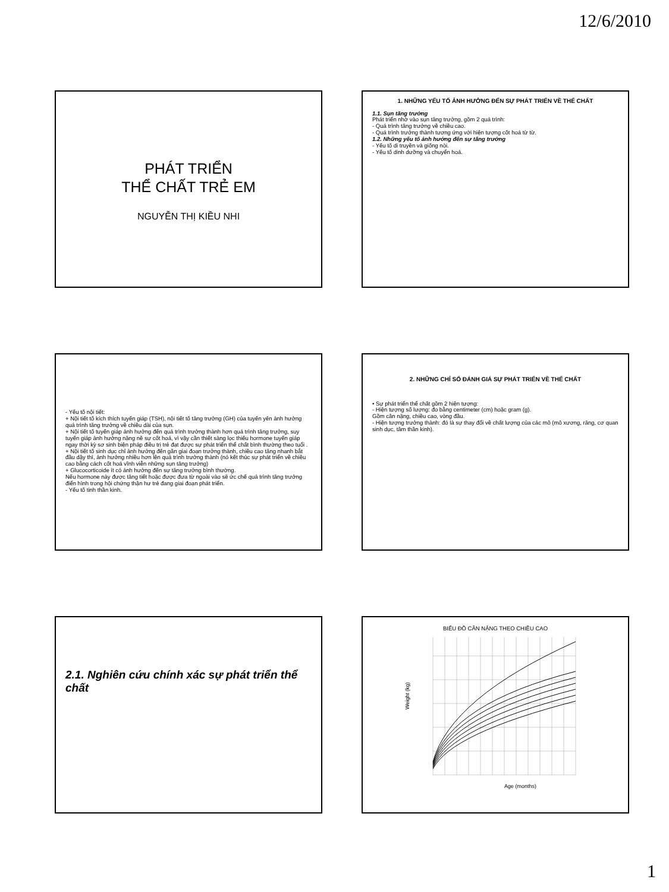12/6/2010
PHÁT TRIỂN
THỂ CHẤT TRẺ EM
NGUYỄN THỊ KIỀU NHI
1. NHỮNG YẾU TỐ ẢNH HƯỞNG ĐẾN SỰ PHÁT TRIỂN VỀ THỂ CHẤT
1.1. Sụn tăng trưởng
Phát triển nhờ vào sụn tăng trưởng, gồm 2 quá trình:
- Quá trình tăng trưởng về chiều cao.
- Quá trình trưởng thành tương ứng với hiện tượng cốt hoá từ từ.
1.2. Những yếu tố ảnh hưởng đến sự tăng trưởng
- Yếu tố di truyền và giống nòi.
- Yếu tố dinh dưỡng và chuyển hoá.
- Yếu tố nội tiết:
+ Nội tiết tố kích thích tuyến giáp (TSH), nội tiết tố tăng trưởng (GH) của tuyến yên ảnh hưởng quá trình tăng trưởng về chiều dài của sụn.
+ Nội tiết tố tuyến giáp ảnh hưởng đến quá trình trưởng thành hơn quá trình tăng trưởng, suy tuyến giáp ảnh hưởng nặng nề sự cốt hoá, vì vậy cần thiết sàng lọc thiếu hormone tuyến giáp ngay thời kỳ sơ sinh biện pháp điều trị trẻ đạt được sự phát triển thể chất bình thường theo tuổi .
+ Nội tiết tố sinh dục chỉ ảnh hưởng đến gần giai đoạn trưởng thành, chiều cao tăng nhanh bắt đầu dậy thì, ảnh hưởng nhiều hơn lên quá trình trưởng thành (nó kết thúc sự phát triển về chiều cao bằng cách cốt hoá vĩnh viễn những sụn tăng trưởng)
+ Glucocorticoide ít có ảnh hưởng đến sự tăng trưởng bình thường.
Nếu hormone này được tăng tiết hoặc được đưa từ ngoài vào sẽ ức chế quá trình tăng trưởng điển hình trong hội chứng thận hư trẻ đang giai đoạn phát triển.
- Yếu tố tinh thần kinh.
2. NHỮNG CHỈ SỐ ĐÁNH GIÁ SỰ PHÁT TRIỂN VỀ THỂ CHẤT
• Sự phát triển thể chất gồm 2 hiện tượng:
- Hiện tượng số lượng: đo bằng centimeter (cm) hoặc gram (g).
Gồm cân nặng, chiều cao, vòng đầu.
- Hiện tượng trưởng thành: đó là sự thay đổi về chất lượng của các mô (mô xương, răng, cơ quan sinh dục, tâm thần kinh).
2.1. Nghiên cứu chính xác sự phát triển thể chất
BIỂU ĐỒ CÂN NẶNG THEO CHIỀU CAO
Weight (kg)
Age (months)
1